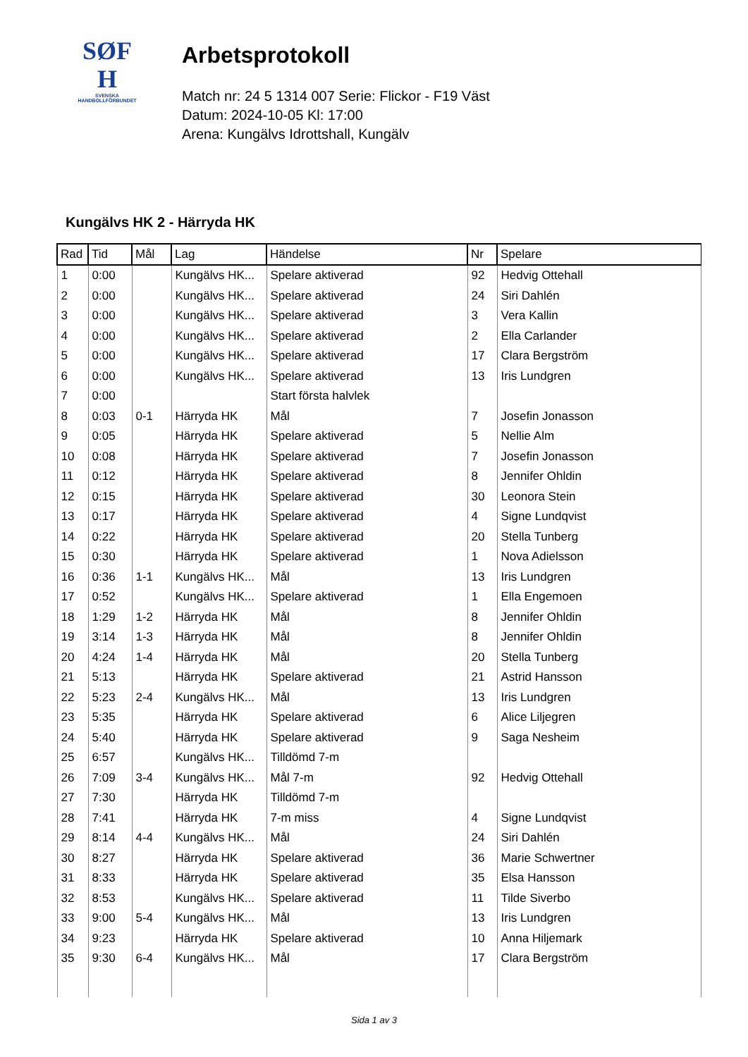SØF
H
SVENSKA
HANDBOLLFÖRBUNDET
Arbetsprotokoll
Match nr: 24 5 1314 007 Serie: Flickor - F19 Väst
Datum: 2024-10-05 Kl: 17:00
Arena: Kungälvs Idrottshall, Kungälv
Kungälvs HK 2 - Härryda HK
| Rad | Tid | Mål | Lag | Händelse | Nr | Spelare |
| --- | --- | --- | --- | --- | --- | --- |
| 1 | 0:00 | | Kungälvs HK... | Spelare aktiverad | 92 | Hedvig Ottehall |
| 2 | 0:00 | | Kungälvs HK... | Spelare aktiverad | 24 | Siri Dahlén |
| 3 | 0:00 | | Kungälvs HK... | Spelare aktiverad | 3 | Vera Kallin |
| 4 | 0:00 | | Kungälvs HK... | Spelare aktiverad | 2 | Ella Carlander |
| 5 | 0:00 | | Kungälvs HK... | Spelare aktiverad | 17 | Clara Bergström |
| 6 | 0:00 | | Kungälvs HK... | Spelare aktiverad | 13 | Iris Lundgren |
| 7 | 0:00 | | | Start första halvlek | | |
| 8 | 0:03 | 0-1 | Härryda HK | Mål | 7 | Josefin Jonasson |
| 9 | 0:05 | | Härryda HK | Spelare aktiverad | 5 | Nellie Alm |
| 10 | 0:08 | | Härryda HK | Spelare aktiverad | 7 | Josefin Jonasson |
| 11 | 0:12 | | Härryda HK | Spelare aktiverad | 8 | Jennifer Ohldin |
| 12 | 0:15 | | Härryda HK | Spelare aktiverad | 30 | Leonora Stein |
| 13 | 0:17 | | Härryda HK | Spelare aktiverad | 4 | Signe Lundqvist |
| 14 | 0:22 | | Härryda HK | Spelare aktiverad | 20 | Stella Tunberg |
| 15 | 0:30 | | Härryda HK | Spelare aktiverad | 1 | Nova Adielsson |
| 16 | 0:36 | 1-1 | Kungälvs HK... | Mål | 13 | Iris Lundgren |
| 17 | 0:52 | | Kungälvs HK... | Spelare aktiverad | 1 | Ella Engemoen |
| 18 | 1:29 | 1-2 | Härryda HK | Mål | 8 | Jennifer Ohldin |
| 19 | 3:14 | 1-3 | Härryda HK | Mål | 8 | Jennifer Ohldin |
| 20 | 4:24 | 1-4 | Härryda HK | Mål | 20 | Stella Tunberg |
| 21 | 5:13 | | Härryda HK | Spelare aktiverad | 21 | Astrid Hansson |
| 22 | 5:23 | 2-4 | Kungälvs HK... | Mål | 13 | Iris Lundgren |
| 23 | 5:35 | | Härryda HK | Spelare aktiverad | 6 | Alice Liljegren |
| 24 | 5:40 | | Härryda HK | Spelare aktiverad | 9 | Saga Nesheim |
| 25 | 6:57 | | Kungälvs HK... | Tilldömd 7-m | | |
| 26 | 7:09 | 3-4 | Kungälvs HK... | Mål 7-m | 92 | Hedvig Ottehall |
| 27 | 7:30 | | Härryda HK | Tilldömd 7-m | | |
| 28 | 7:41 | | Härryda HK | 7-m miss | 4 | Signe Lundqvist |
| 29 | 8:14 | 4-4 | Kungälvs HK... | Mål | 24 | Siri Dahlén |
| 30 | 8:27 | | Härryda HK | Spelare aktiverad | 36 | Marie Schwertner |
| 31 | 8:33 | | Härryda HK | Spelare aktiverad | 35 | Elsa Hansson |
| 32 | 8:53 | | Kungälvs HK... | Spelare aktiverad | 11 | Tilde Siverbo |
| 33 | 9:00 | 5-4 | Kungälvs HK... | Mål | 13 | Iris Lundgren |
| 34 | 9:23 | | Härryda HK | Spelare aktiverad | 10 | Anna Hiljemark |
| 35 | 9:30 | 6-4 | Kungälvs HK... | Mål | 17 | Clara Bergström |
Sida 1 av 3